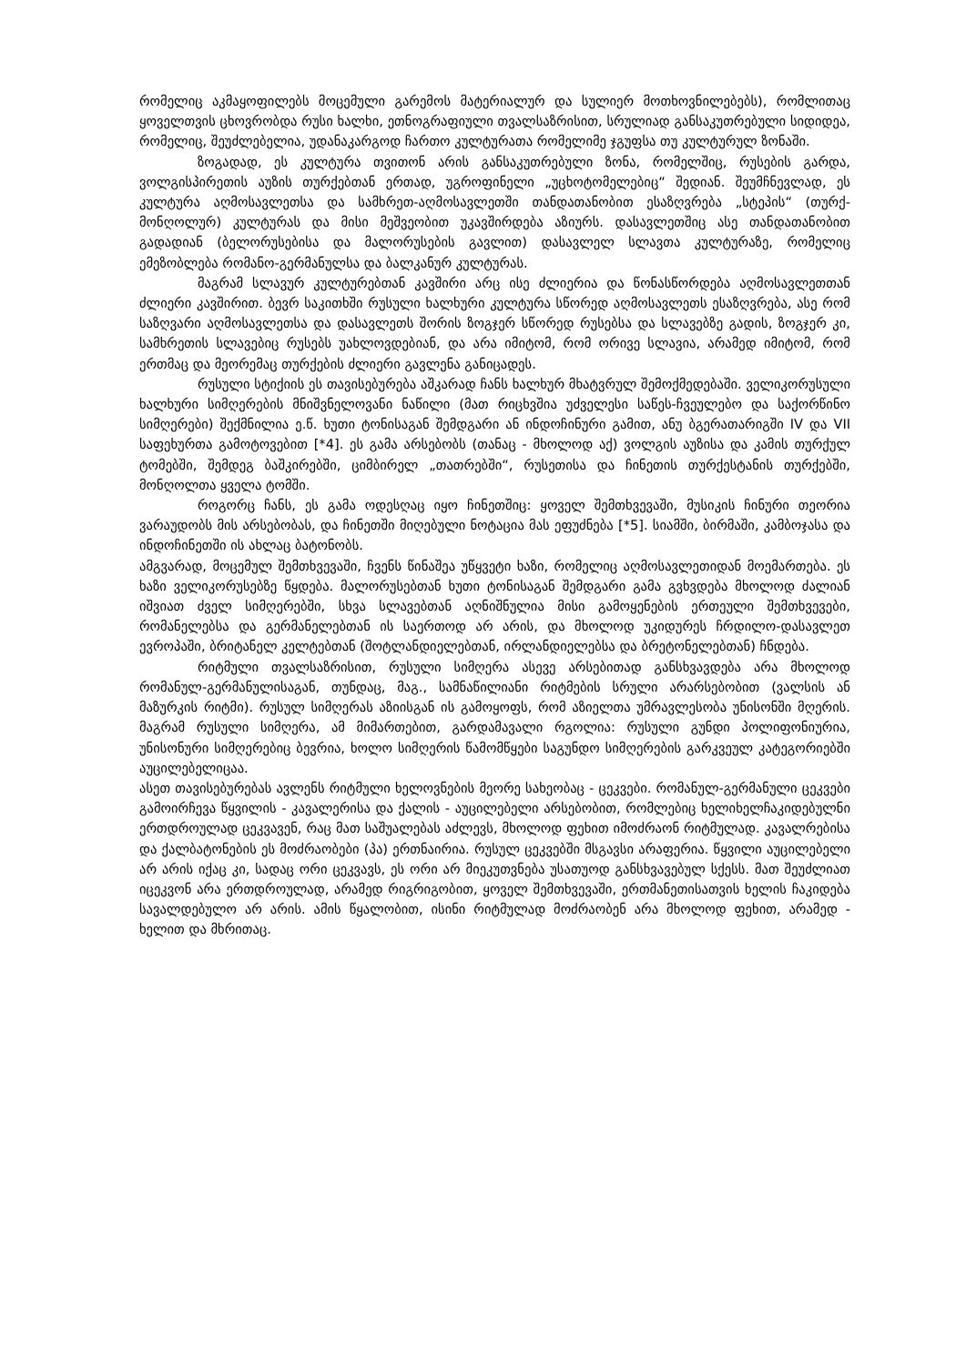რომელიც აკმაყოფილებს მოცემული გარემოს მატერიალურ და სულიერ მოთხოვნილებებს), რომლითაც ყოველთვის ცხოვრობდა რუსი ხალხი, ეთნოგრაფიული თვალსაზრისით, სრულიად განსაკუთრებული სიდიდეა, რომელიც, შეუძლებელია, უდანაკარგოდ ჩართო კულტურათა რომელიმე ჯგუფსა თუ კულტურულ ზონაში.
ზოგადად, ეს კულტურა თვითონ არის განსაკუთრებული ზონა, რომელშიც, რუსების გარდა, ვოლგისპირეთის აუზის თურქებთან ერთად, უგროფინელი „უცხოტომელებიც“ შედიან. შეუმჩნევლად, ეს კულტურა აღმოსავლეთსა და სამხრეთ-აღმოსავლეთში თანდათანობით ესაზღვრება „სტეპის“ (თურქ-მონღოლურ) კულტურას და მისი მეშვეობით უკავშირდება აზიურს. დასავლეთშიც ასე თანდათანობით გადადიან (ბელორუსებისა და მალორუსების გავლით) დასავლელ სლავთა კულტურაზე, რომელიც ემეზობლება რომანო-გერმანულსა და ბალკანურ კულტურას.
მაგრამ სლავურ კულტურებთან კავშირი არც ისე ძლიერია და წონასწორდება აღმოსავლეთთან ძლიერი კავშირით. ბევრ საკითხში რუსული ხალხური კულტურა სწორედ აღმოსავლეთს ესაზღვრება, ასე რომ საზღვარი აღმოსავლეთსა და დასავლეთს შორის ზოგჯერ სწორედ რუსებსა და სლავებზე გადის, ზოგჯერ კი, სამხრეთის სლავებიც რუსებს უახლოვდებიან, და არა იმიტომ, რომ ორივე სლავია, არამედ იმიტომ, რომ ერთმაც და მეორემაც თურქების ძლიერი გავლენა განიცადეს.
რუსული სტიქიის ეს თავისებურება აშკარად ჩანს ხალხურ მხატვრულ შემოქმედებაში. ველიკორუსული ხალხური სიმღერების მნიშვნელოვანი ნაწილი (მათ რიცხვშია უძველესი საწეს-ჩვეულებო და საქორწინო სიმღერები) შექმნილია ე.წ. ხუთი ტონისაგან შემდგარი ან ინდოჩინური გამით, ანუ ბგერათარიგში IV და VII საფეხურთა გამოტოვებით [*4]. ეს გამა არსებობს (თანაც - მხოლოდ აქ) ვოლგის აუზისა და კამის თურქულ ტომებში, შემდეგ ბაშკირებში, ციმბირელ „თათრებში“, რუსეთისა და ჩინეთის თურქესტანის თურქებში, მონღოლთა ყველა ტომში.
როგორც ჩანს, ეს გამა ოდესღაც იყო ჩინეთშიც: ყოველ შემთხვევაში, მუსიკის ჩინური თეორია ვარაუდობს მის არსებობას, და ჩინეთში მიღებული ნოტაცია მას ეფუძნება [*5]. სიამში, ბირმაში, კამბოჯასა და ინდოჩინეთში ის ახლაც ბატონობს.
ამგვარად, მოცემულ შემთხვევაში, ჩვენს წინაშეა უწყვეტი ხაზი, რომელიც აღმოსავლეთიდან მოემართება. ეს ხაზი ველიკორუსებზე წყდება. მალორუსებთან ხუთი ტონისაგან შემდგარი გამა გვხვდება მხოლოდ ძალიან იშვიათ ძველ სიმღერებში, სხვა სლავებთან აღნიშნულია მისი გამოყენების ერთეული შემთხვევები, რომანელებსა და გერმანელებთან ის საერთოდ არ არის, და მხოლოდ უკიდურეს ჩრდილო-დასავლეთ ევროპაში, ბრიტანელ კელტებთან (შოტლანდიელებთან, ირლანდიელებსა და ბრეტონელებთან) ჩნდება.
რიტმული თვალსაზრისით, რუსული სიმღერა ასევე არსებითად განსხვავდება არა მხოლოდ რომანულ-გერმანულისაგან, თუნდაც, მაგ., სამნაწილიანი რიტმების სრული არარსებობით (ვალსის ან მაზურკის რიტმი). რუსულ სიმღერას აზიისგან ის გამოყოფს, რომ აზიელთა უმრავლესობა უნისონში მღერის. მაგრამ რუსული სიმღერა, ამ მიმართებით, გარდამავალი რგოლია: რუსული გუნდი პოლიფონიურია, უნისონური სიმღერებიც ბევრია, ხოლო სიმღერის წამომწყები საგუნდო სიმღერების გარკვეულ კატეგორიებში აუცილებელიცაა.
ასეთ თავისებურებას ავლენს რიტმული ხელოვნების მეორე სახეობაც - ცეკვები. რომანულ-გერმანული ცეკვები გამოირჩევა წყვილის - კავალერისა და ქალის - აუცილებელი არსებობით, რომლებიც ხელიხელჩაკიდებულნი ერთდროულად ცეკვავენ, რაც მათ საშუალებას აძლევს, მხოლოდ ფეხით იმოძრაონ რიტმულად. კავალრებისა და ქალბატონების ეს მოძრაობები (პა) ერთნაირია. რუსულ ცეკვებში მსგავსი არაფერია. წყვილი აუცილებელი არ არის იქაც კი, სადაც ორი ცეკვავს, ეს ორი არ მიეკუთვნება უსათუოდ განსხვავებულ სქესს. მათ შეუძლიათ იცეკვონ არა ერთდროულად, არამედ რიგრიგობით, ყოველ შემთხვევაში, ერთმანეთისათვის ხელის ჩაკიდება სავალდებულო არ არის. ამის წყალობით, ისინი რიტმულად მოძრაობენ არა მხოლოდ ფეხით, არამედ - ხელით და მხრითაც.